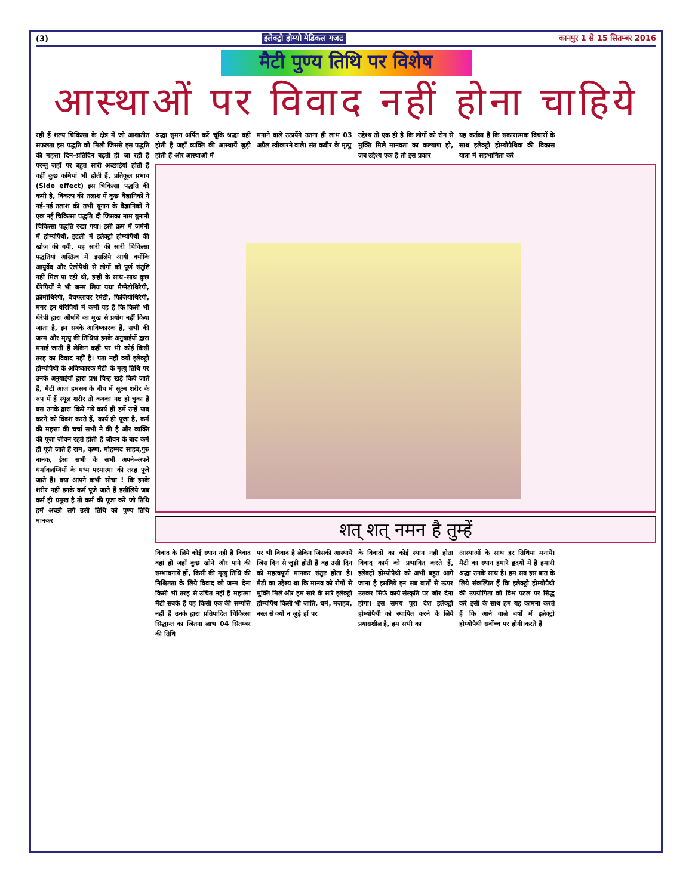(3) इलेक्ट्रो होम्यो मेडिकल गजट कानपुर 1 से 15 सितम्बर 2016
मैटी पुण्य तिथि पर विशेष
आस्थाओं पर विवाद नहीं होना चाहिये
रही हैं शल्य चिकित्सा के क्षेत्र में जो आशातीत सफलता इस पद्धति को मिली जिससे इस पद्धति की महत्ता दिन–प्रतिदिन बढ़ती ही जा रही है परन्तु जहाँ पर बहुत सारी अच्छाईयां होती हैं वहीं कुछ कमियां भी होती हैं, प्रतिकूल प्रभाव (Side effect) इस चिकित्सा पद्धति की कमी है, विकल्प की तलाश में कुछ वैज्ञानिकों ने नई–नई तलाश की तभी यूनान के वैज्ञानिकों ने एक नई चिकित्सा पद्धति दी जिसका नाम यूनानी चिकित्सा पद्धति रखा गया। इसी क्रम में जर्मनी में होम्योपैथी, इटली में इलेक्ट्रो होम्योपैथी की खोज की गयी, यह सारी की सारी चिकित्सा पद्धतियां अस्तित्व में इसलिये आयीं क्योंकि आयुर्वेद और ऐलोपैथी से लोगों को पूर्ण संतुष्टि नहीं मिल पा रही थी, इन्हीं के साथ–साथ कुछ थेरेपियों ने भी जन्म लिया यथा मैग्नेटोथिरेपी, क्रोमोथिरेपी, बैचफ्लावर रेमेडी, फिजियोथिरेपी, मगर इन थेरिपियों में कमी यह है कि किसी भी थेरेपी द्वारा औषधि का मुख से प्रयोग नहीं किया जाता है, इन सबके आविष्कारक हैं, सभी की जन्म और मृत्यु की तिथियां इनके अनुयाईयों द्वारा मनाई जाती हैं लेकिन कहीं पर भी कोई किसी तरह का विवाद नहीं है। पता नहीं क्यों इलेक्ट्रो होम्योपैथी के अविष्कारक मैटी के मृत्यु तिथि पर उनके अनुयाईयों द्वारा प्रश्न चिन्ह खड़े किये जाते हैं, मैटी आज हमसब के बीच में सूक्ष्म शरीर के रुप में हैं स्थूल शरीर तो कबका नष्ट हो चुका है बस उनके द्वारा किये गये कार्य ही हमें उन्हें याद करने को विवश करते हैं, कार्य ही पूजा है, कर्म की महत्ता की चर्चा सभी ने की है और व्यक्ति की पूजा जीवन रहते होती है जीवन के बाद कर्म ही पूजे जाते हैं राम, कृष्ण, मोहम्मद साहब,गुरु नानक, ईसा सभी के सभी अपने–अपने धर्मावलम्बियों के मध्य परमात्मा की तरह पूजे जाते हैं। क्या आपने कभी सोचा ! कि इनके शरीर नहीं इनके कर्म पूजे जाते हैं इसीलिये जब कर्म ही प्रमुख है तो कर्म की पूजा करें जो तिथि हमें अच्छी लगे उसी तिथि को पुण्य तिथि मानकर
श्रद्धा सुमन अर्पित करें चूंकि श्रद्धा वहीं होती है जहाँ व्यक्ति की आस्थायें जुड़ी होती हैं और आस्थाओं में
मनाने वाले उठायेंगे उतना ही लाभ 03 अप्रैल स्वीकारने वाले। संत कबीर के मृत्यु
उद्देश्य तो एक ही है कि लोगों को रोग से मुक्ति मिले मानवता का कल्याण हो, जब उद्देश्य एक है तो इस प्रकार
यह कर्तव्य है कि सकारात्मक विचारों के साथ इलेक्ट्रो होम्योपैथिक की विकास यात्रा में सहभागिता करें
शत् शत् नमन है तुम्हें
विवाद के लिये कोई स्थान नहीं है विवाद वहां हो जहाँ कुछ खोने और पाने की सम्भावनायें हों, किसी की मृत्यु तिथि की निश्चितता के लिये विवाद को जन्म देना किसी भी तरह से उचित नहीं है महात्मा मैटी सबके हैं यह किसी एक की सम्पत्ति नहीं हैं उनके द्वारा प्रतिपादित चिकित्सा सिद्धान्त का जितना लाभ 04 सितम्बर की तिथि
पर भी विवाद है लेकिन जिसकी आस्थायें जिस दिन से जुड़ी होती हैं वह उसी दिन को महत्वपूर्ण मानकर संतुष्ट होता है। मैटी का उद्देश्य था कि मानव को रोगों से मुक्ति मिले और हम सारे के सारे इलेक्ट्रो होम्योपैथ किसी भी जाति, धर्म, मज़हब, नस्ल से क्यों न जुड़े हों पर
के विवादों का कोई स्थान नहीं होता विवाद कार्य को प्रभावित करते हैं, इलेक्ट्रो होम्योपैथी को अभी बहुत आगे जाना है इसलिये इन सब बातों से ऊपर उठकर सिर्फ कार्य संस्कृति पर जोर देना होगा। इस समय पूरा देश इलेक्ट्रो होम्योपैथी को स्थापित करने के लिये प्रयासशील है, हम सभी का
आस्थाओं के साथ हर तिथियां मनायें। मैटी का स्थान हमारे हृदयों में है हमारी श्रद्धा उनके साथ है। हम सब इस बात के लिये संकल्पित हैं कि इलेक्ट्रो होम्योपैथी की उपयोगिता को विश्व पटल पर सिद्ध करें इसी के साथ हम यह कामना करते हैं कि आने वाले वर्षों में इलेक्ट्रो होम्योपैथी सर्वोच्च पर होगी।करते हैं